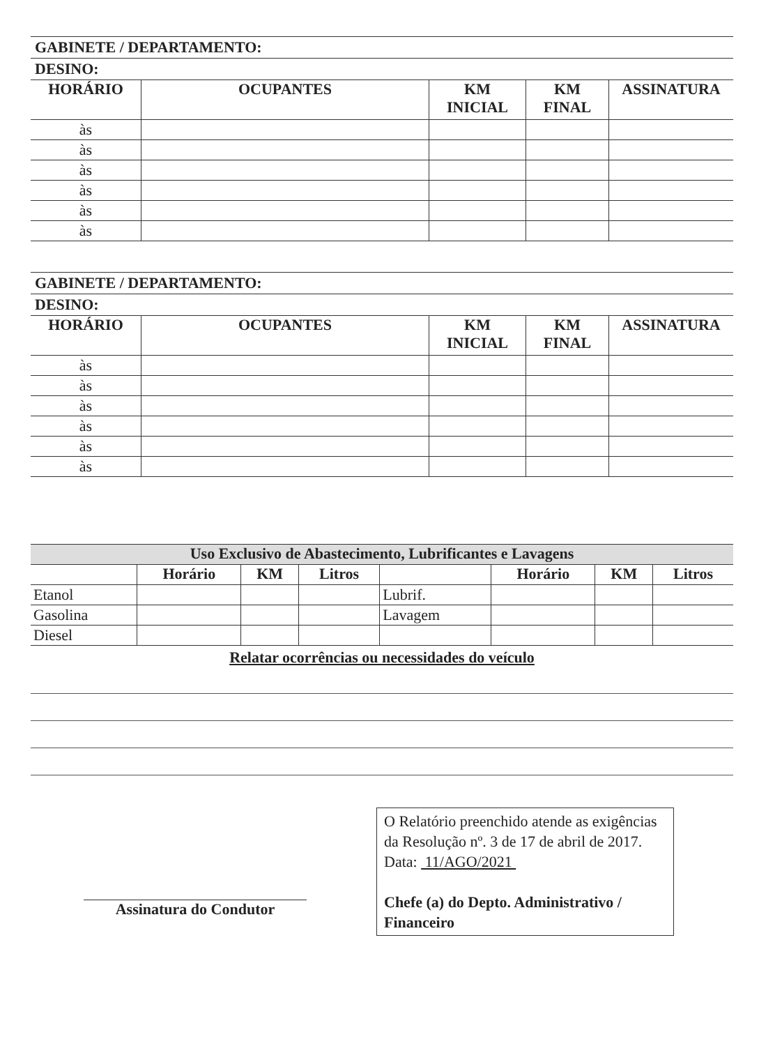GABINETE / DEPARTAMENTO:
DESINO:
| HORÁRIO | OCUPANTES | KM INICIAL | KM FINAL | ASSINATURA |
| --- | --- | --- | --- | --- |
| às | | | | |
| às | | | | |
| às | | | | |
| às | | | | |
| às | | | | |
| às | | | | |
GABINETE / DEPARTAMENTO:
DESINO:
| HORÁRIO | OCUPANTES | KM INICIAL | KM FINAL | ASSINATURA |
| --- | --- | --- | --- | --- |
| às | | | | |
| às | | | | |
| às | | | | |
| às | | | | |
| às | | | | |
| às | | | | |
| Uso Exclusivo de Abastecimento, Lubrificantes e Lavagens | | | | | | | |
| --- | --- | --- | --- | --- | --- | --- | --- |
| | Horário | KM | Litros | | Horário | KM | Litros |
| Etanol | | | | Lubrif. | | | |
| Gasolina | | | | Lavagem | | | |
| Diesel | | | | | | | |
Relatar ocorrências ou necessidades do veículo
Assinatura do Condutor
O Relatório preenchido atende as exigências da Resolução nº. 3 de 17 de abril de 2017.
Data: 11/AGO/2021
Chefe (a) do Depto. Administrativo / Financeiro